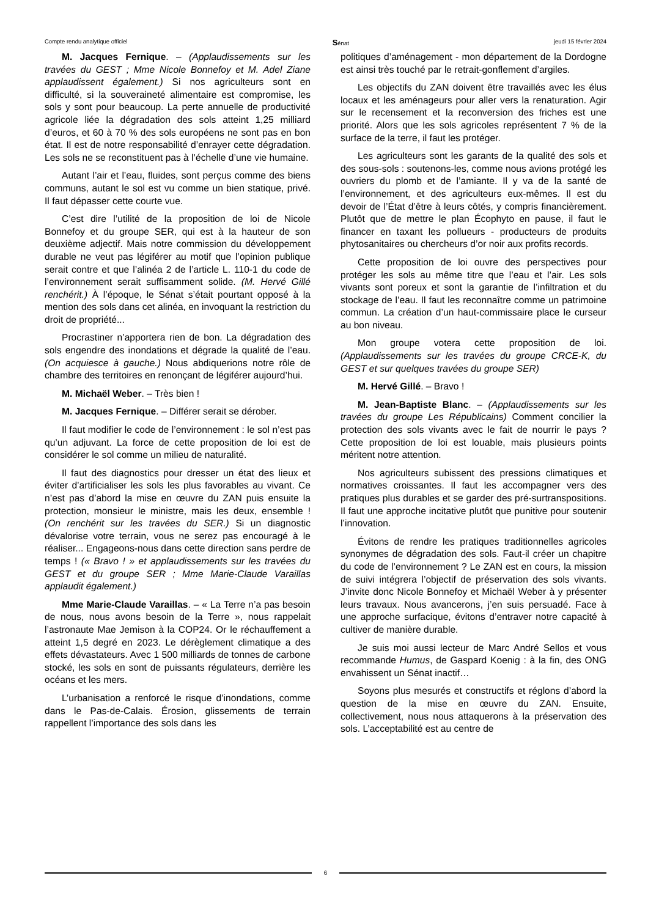Compte rendu analytique officiel Sénat jeudi 15 février 2024
M. Jacques Fernique. – (Applaudissements sur les travées du GEST ; Mme Nicole Bonnefoy et M. Adel Ziane applaudissent également.) Si nos agriculteurs sont en difficulté, si la souveraineté alimentaire est compromise, les sols y sont pour beaucoup. La perte annuelle de productivité agricole liée la dégradation des sols atteint 1,25 milliard d’euros, et 60 à 70 % des sols européens ne sont pas en bon état. Il est de notre responsabilité d’enrayer cette dégradation. Les sols ne se reconstituent pas à l’échelle d’une vie humaine.
Autant l’air et l’eau, fluides, sont perçus comme des biens communs, autant le sol est vu comme un bien statique, privé. Il faut dépasser cette courte vue.
C’est dire l’utilité de la proposition de loi de Nicole Bonnefoy et du groupe SER, qui est à la hauteur de son deuxième adjectif. Mais notre commission du développement durable ne veut pas légiférer au motif que l’opinion publique serait contre et que l’alinéa 2 de l’article L. 110-1 du code de l’environnement serait suffisamment solide. (M. Hervé Gillé renchérit.) À l’époque, le Sénat s’était pourtant opposé à la mention des sols dans cet alinéa, en invoquant la restriction du droit de propriété...
Procrastiner n’apportera rien de bon. La dégradation des sols engendre des inondations et dégrade la qualité de l’eau. (On acquiesce à gauche.) Nous abdiquerions notre rôle de chambre des territoires en renonçant de légiférer aujourd’hui.
M. Michaël Weber. – Très bien !
M. Jacques Fernique. – Différer serait se dérober.
Il faut modifier le code de l’environnement : le sol n’est pas qu’un adjuvant. La force de cette proposition de loi est de considérer le sol comme un milieu de naturalité.
Il faut des diagnostics pour dresser un état des lieux et éviter d’artificialiser les sols les plus favorables au vivant. Ce n’est pas d’abord la mise en œuvre du ZAN puis ensuite la protection, monsieur le ministre, mais les deux, ensemble ! (On renchérit sur les travées du SER.) Si un diagnostic dévalorise votre terrain, vous ne serez pas encouragé à le réaliser... Engageons-nous dans cette direction sans perdre de temps ! (« Bravo ! » et applaudissements sur les travées du GEST et du groupe SER ; Mme Marie-Claude Varaillas applaudit également.)
Mme Marie-Claude Varaillas. – « La Terre n’a pas besoin de nous, nous avons besoin de la Terre », nous rappelait l’astronaute Mae Jemison à la COP24. Or le réchauffement a atteint 1,5 degré en 2023. Le dérèglement climatique a des effets dévastateurs. Avec 1 500 milliards de tonnes de carbone stocké, les sols en sont de puissants régulateurs, derrière les océans et les mers.
L’urbanisation a renforcé le risque d’inondations, comme dans le Pas-de-Calais. Érosion, glissements de terrain rappellent l’importance des sols dans les
politiques d’aménagement - mon département de la Dordogne est ainsi très touché par le retrait-gonflement d’argiles.
Les objectifs du ZAN doivent être travaillés avec les élus locaux et les aménageurs pour aller vers la renaturation. Agir sur le recensement et la reconversion des friches est une priorité. Alors que les sols agricoles représentent 7 % de la surface de la terre, il faut les protéger.
Les agriculteurs sont les garants de la qualité des sols et des sous-sols : soutenons-les, comme nous avions protégé les ouvriers du plomb et de l’amiante. Il y va de la santé de l’environnement, et des agriculteurs eux-mêmes. Il est du devoir de l’État d’être à leurs côtés, y compris financièrement. Plutôt que de mettre le plan Écophyto en pause, il faut le financer en taxant les pollueurs - producteurs de produits phytosanitaires ou chercheurs d’or noir aux profits records.
Cette proposition de loi ouvre des perspectives pour protéger les sols au même titre que l’eau et l’air. Les sols vivants sont poreux et sont la garantie de l’infiltration et du stockage de l’eau. Il faut les reconnaître comme un patrimoine commun. La création d’un haut-commissaire place le curseur au bon niveau.
Mon groupe votera cette proposition de loi. (Applaudissements sur les travées du groupe CRCE-K, du GEST et sur quelques travées du groupe SER)
M. Hervé Gillé. – Bravo !
M. Jean-Baptiste Blanc. – (Applaudissements sur les travées du groupe Les Républicains) Comment concilier la protection des sols vivants avec le fait de nourrir le pays ? Cette proposition de loi est louable, mais plusieurs points méritent notre attention.
Nos agriculteurs subissent des pressions climatiques et normatives croissantes. Il faut les accompagner vers des pratiques plus durables et se garder des pré-surtranspositions. Il faut une approche incitative plutôt que punitive pour soutenir l’innovation.
Évitons de rendre les pratiques traditionnelles agricoles synonymes de dégradation des sols. Faut-il créer un chapitre du code de l’environnement ? Le ZAN est en cours, la mission de suivi intégrera l’objectif de préservation des sols vivants. J’invite donc Nicole Bonnefoy et Michaël Weber à y présenter leurs travaux. Nous avancerons, j’en suis persuadé. Face à une approche surfacique, évitons d’entraver notre capacité à cultiver de manière durable.
Je suis moi aussi lecteur de Marc André Sellos et vous recommande Humus, de Gaspard Koenig : à la fin, des ONG envahissent un Sénat inactif…
Soyons plus mesurés et constructifs et réglons d’abord la question de la mise en œuvre du ZAN. Ensuite, collectivement, nous nous attaquerons à la préservation des sols. L’acceptabilité est au centre de
6